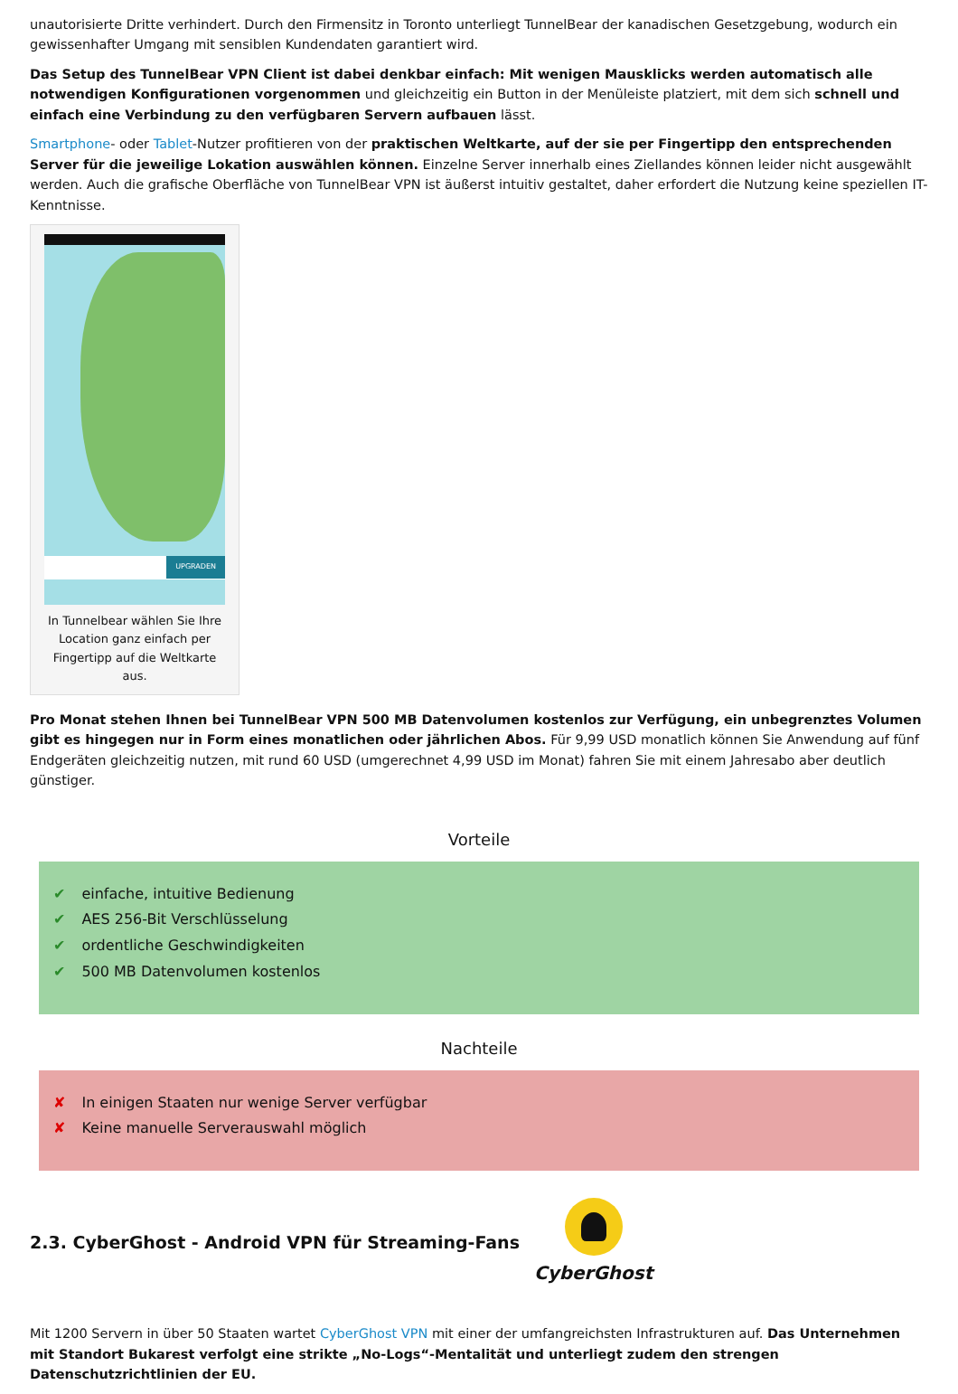unautorisierte Dritte verhindert. Durch den Firmensitz in Toronto unterliegt TunnelBear der kanadischen Gesetzgebung, wodurch ein gewissenhafter Umgang mit sensiblen Kundendaten garantiert wird.
Das Setup des TunnelBear VPN Client ist dabei denkbar einfach: Mit wenigen Mausklicks werden automatisch alle notwendigen Konfigurationen vorgenommen und gleichzeitig ein Button in der Menüleiste platziert, mit dem sich schnell und einfach eine Verbindung zu den verfügbaren Servern aufbauen lässt.
Smartphone- oder Tablet-Nutzer profitieren von der praktischen Weltkarte, auf der sie per Fingertipp den entsprechenden Server für die jeweilige Lokation auswählen können. Einzelne Server innerhalb eines Ziellandes können leider nicht ausgewählt werden. Auch die grafische Oberfläche von TunnelBear VPN ist äußerst intuitiv gestaltet, daher erfordert die Nutzung keine speziellen IT-Kenntnisse.
UPGRADEN
In Tunnelbear wählen Sie Ihre Location ganz einfach per Fingertipp auf die Weltkarte aus.
Pro Monat stehen Ihnen bei TunnelBear VPN 500 MB Datenvolumen kostenlos zur Verfügung, ein unbegrenztes Volumen gibt es hingegen nur in Form eines monatlichen oder jährlichen Abos. Für 9,99 USD monatlich können Sie Anwendung auf fünf Endgeräten gleichzeitig nutzen, mit rund 60 USD (umgerechnet 4,99 USD im Monat) fahren Sie mit einem Jahresabo aber deutlich günstiger.
Vorteile
✔ einfache, intuitive Bedienung
✔ AES 256-Bit Verschlüsselung
✔ ordentliche Geschwindigkeiten
✔ 500 MB Datenvolumen kostenlos
Nachteile
✘ In einigen Staaten nur wenige Server verfügbar
✘ Keine manuelle Serverauswahl möglich
2.3. CyberGhost - Android VPN für Streaming-Fans
CyberGhost
Mit 1200 Servern in über 50 Staaten wartet CyberGhost VPN mit einer der umfangreichsten Infrastrukturen auf. Das Unternehmen mit Standort Bukarest verfolgt eine strikte „No-Logs“-Mentalität und unterliegt zudem den strengen Datenschutzrichtlinien der EU.